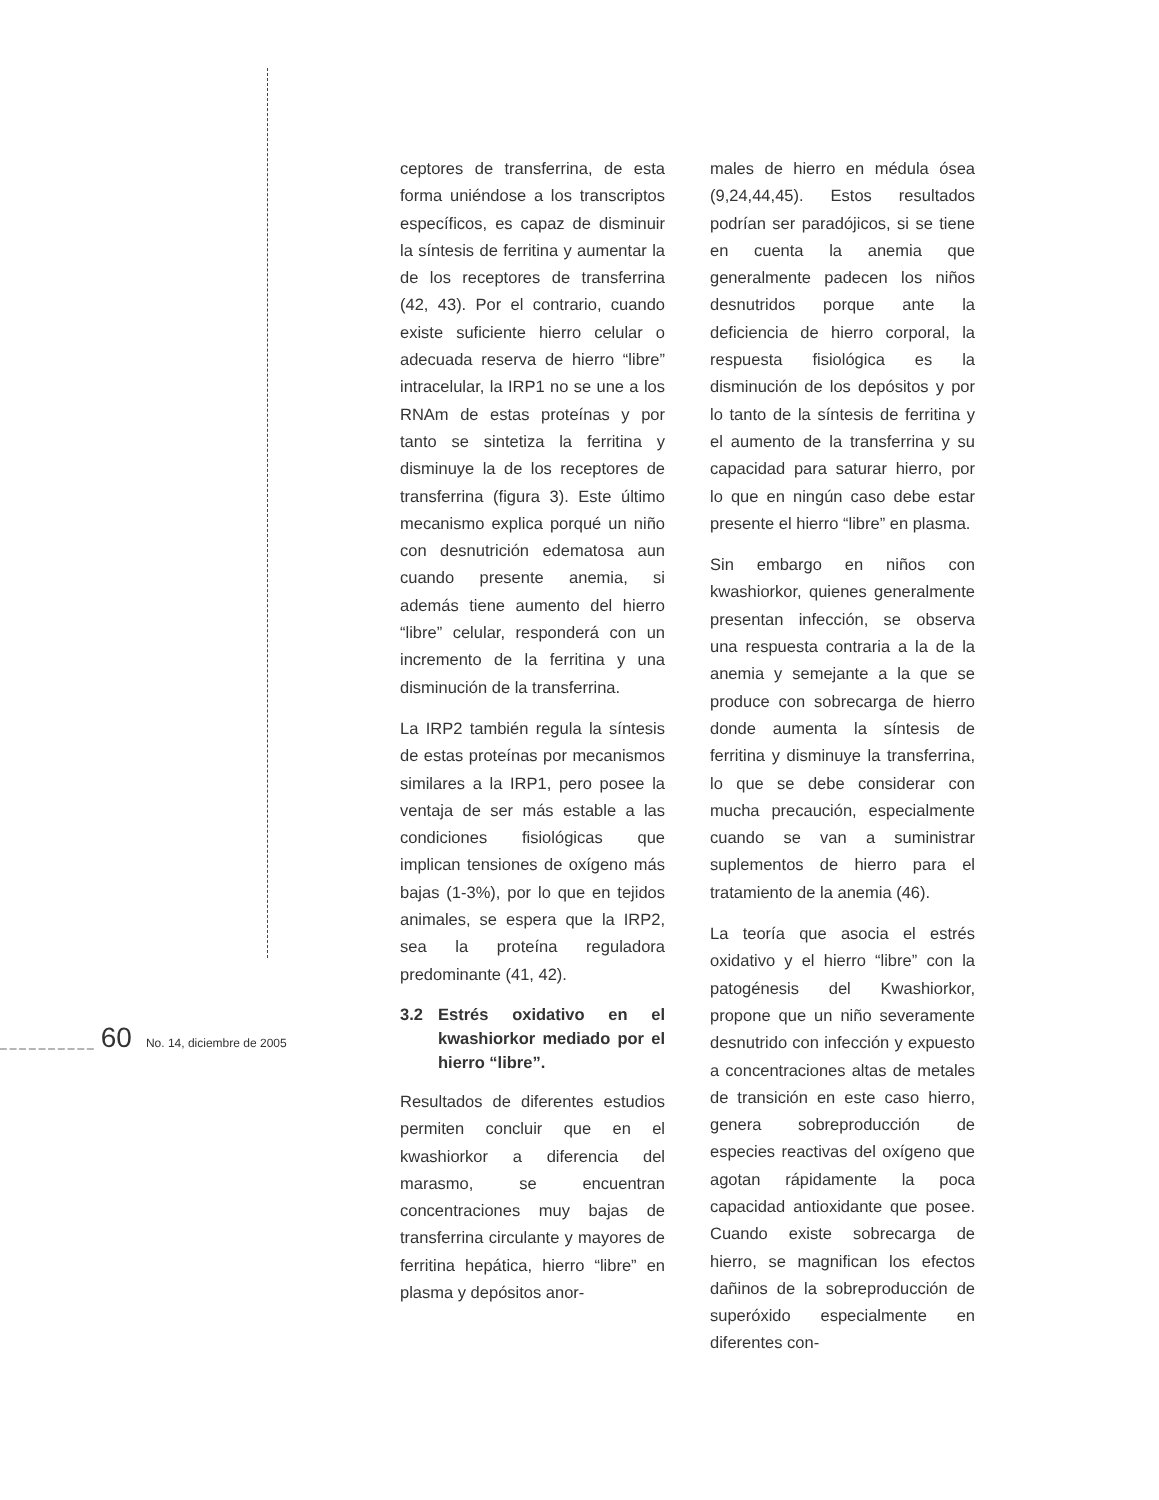ceptores de transferrina, de esta forma uniéndose a los transcriptos específicos, es capaz de disminuir la síntesis de ferritina y aumentar la de los receptores de transferrina (42, 43). Por el contrario, cuando existe suficiente hierro celular o adecuada reserva de hierro “libre” intracelular, la IRP1 no se une a los RNAm de estas proteínas y por tanto se sintetiza la ferritina y disminuye la de los receptores de transferrina (figura 3). Este último mecanismo explica porqué un niño con desnutrición edematosa aun cuando presente anemia, si además tiene aumento del hierro “libre” celular, responderá con un incremento de la ferritina y una disminución de la transferrina.
La IRP2 también regula la síntesis de estas proteínas por mecanismos similares a la IRP1, pero posee la ventaja de ser más estable a las condiciones fisiológicas que implican tensiones de oxígeno más bajas (1-3%), por lo que en tejidos animales, se espera que la IRP2, sea la proteína reguladora predominante (41, 42).
3.2 Estrés oxidativo en el kwashiorkor mediado por el hierro “libre”.
Resultados de diferentes estudios permiten concluir que en el kwashiorkor a diferencia del marasmo, se encuentran concentraciones muy bajas de transferrina circulante y mayores de ferritina hepática, hierro “libre” en plasma y depósitos anor-
males de hierro en médula ósea (9,24,44,45). Estos resultados podrían ser paradójicos, si se tiene en cuenta la anemia que generalmente padecen los niños desnutridos porque ante la deficiencia de hierro corporal, la respuesta fisiológica es la disminución de los depósitos y por lo tanto de la síntesis de ferritina y el aumento de la transferrina y su capacidad para saturar hierro, por lo que en ningún caso debe estar presente el hierro “libre” en plasma.
Sin embargo en niños con kwashiorkor, quienes generalmente presentan infección, se observa una respuesta contraria a la de la anemia y semejante a la que se produce con sobrecarga de hierro donde aumenta la síntesis de ferritina y disminuye la transferrina, lo que se debe considerar con mucha precaución, especialmente cuando se van a suministrar suplementos de hierro para el tratamiento de la anemia (46).
La teoría que asocia el estrés oxidativo y el hierro “libre” con la patogénesis del Kwashiorkor, propone que un niño severamente desnutrido con infección y expuesto a concentraciones altas de metales de transición en este caso hierro, genera sobreproducción de especies reactivas del oxígeno que agotan rápidamente la poca capacidad antioxidante que posee. Cuando existe sobrecarga de hierro, se magnifican los efectos dañinos de la sobreproducción de superóxido especialmente en diferentes con-
__________ 60 No. 14, diciembre de 2005